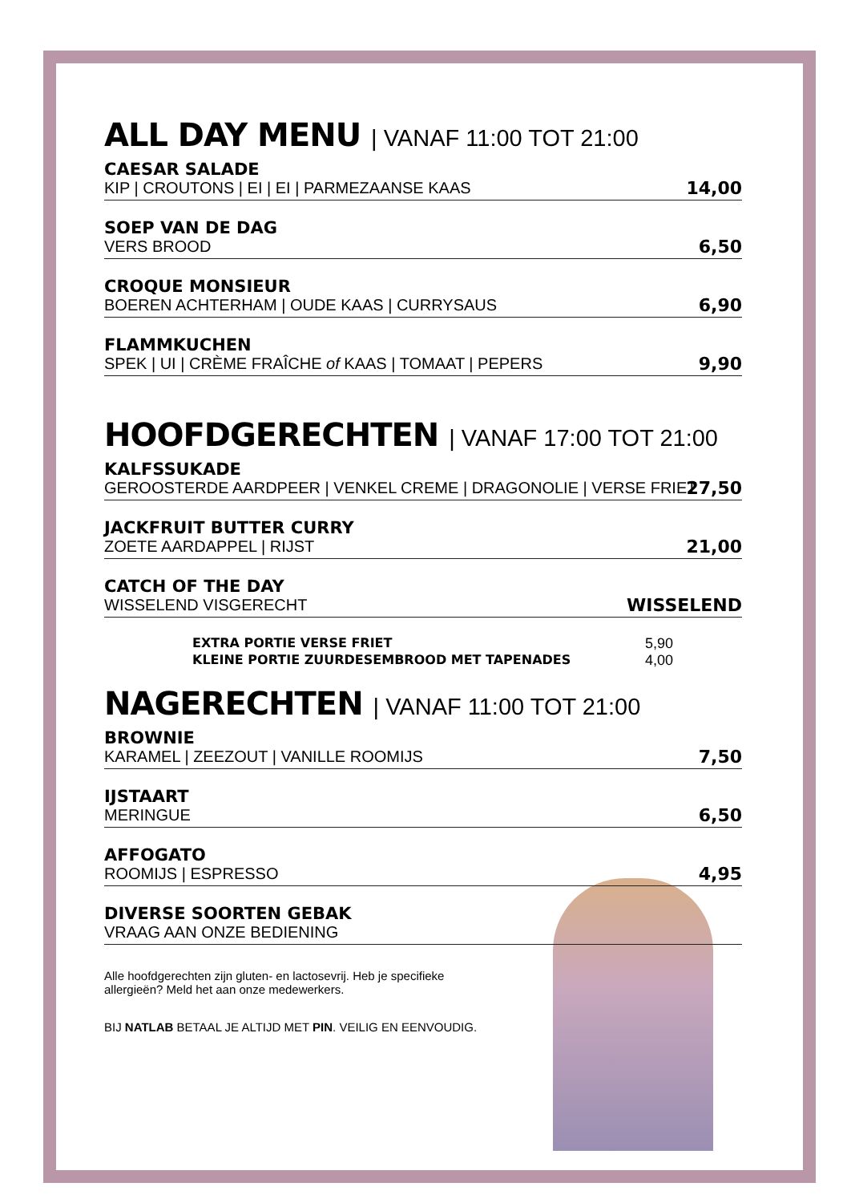ALL DAY MENU | VANAF 11:00 TOT 21:00
CAESAR SALADE
KIP | CROUTONS | EI | EI | PARMEZAANSE KAAS
14,00
SOEP VAN DE DAG
VERS BROOD
6,50
CROQUE MONSIEUR
BOEREN ACHTERHAM | OUDE KAAS | CURRYSAUS
6,90
FLAMMKUCHEN
SPEK | UI | CRÈME FRAÎCHE of KAAS | TOMAAT | PEPERS
9,90
HOOFDGERECHTEN | VANAF 17:00 TOT 21:00
KALFSSUKADE
GEROOSTERDE AARDPEER | VENKEL CREME | DRAGONOLIE | VERSE FRIET
27,50
JACKFRUIT BUTTER CURRY
ZOETE AARDAPPEL | RIJST
21,00
CATCH OF THE DAY
WISSELEND VISGERECHT
WISSELEND
EXTRA PORTIE VERSE FRIET 5,90
KLEINE PORTIE ZUURDESEMBROOD MET TAPENADES 4,00
NAGERECHTEN | VANAF 11:00 TOT 21:00
BROWNIE
KARAMEL | ZEEZOUT | VANILLE ROOMIJS
7,50
IJSTAART
MERINGUE
6,50
AFFOGATO
ROOMIJS | ESPRESSO
4,95
DIVERSE SOORTEN GEBAK
VRAAG AAN ONZE BEDIENING
Alle hoofdgerechten zijn gluten- en lactosevrij. Heb je specifieke allergieën? Meld het aan onze medewerkers.
BIJ NATLAB BETAAL JE ALTIJD MET PIN. VEILIG EN EENVOUDIG.